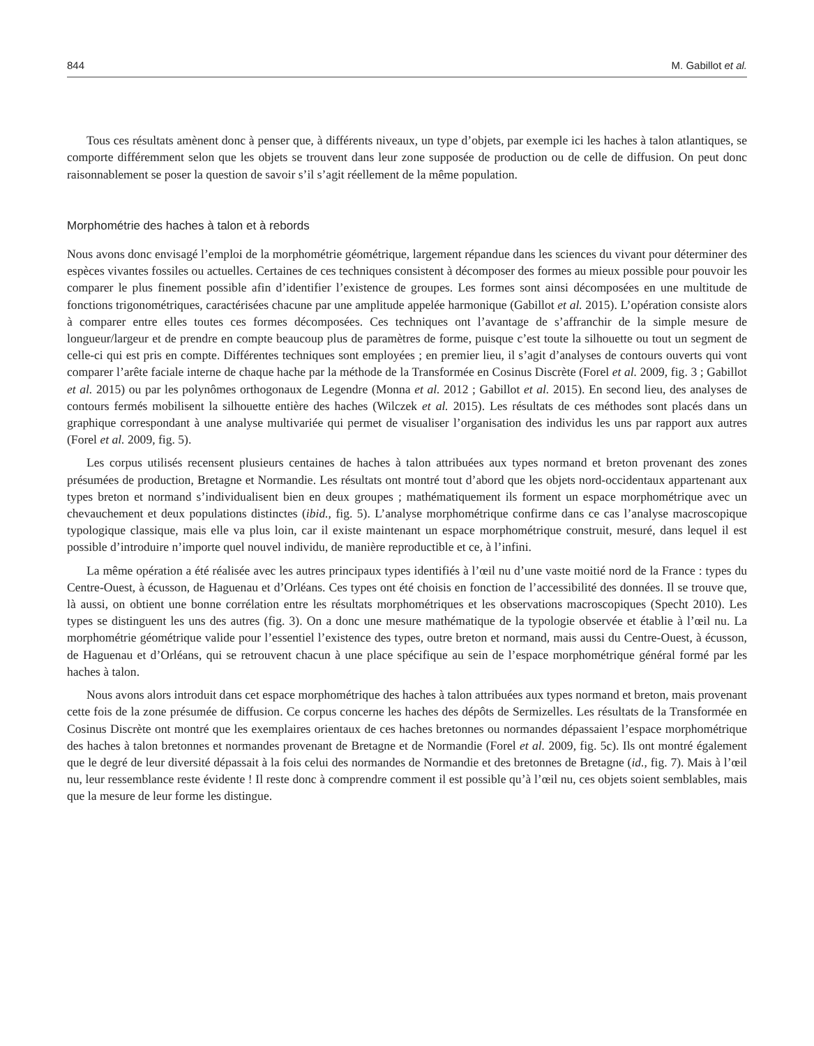844 M. Gabillot et al.
Tous ces résultats amènent donc à penser que, à différents niveaux, un type d’objets, par exemple ici les haches à talon atlantiques, se comporte différemment selon que les objets se trouvent dans leur zone supposée de production ou de celle de diffusion. On peut donc raisonnablement se poser la question de savoir s’il s’agit réellement de la même population.
Morphométrie des haches à talon et à rebords
Nous avons donc envisagé l’emploi de la morphométrie géométrique, largement répandue dans les sciences du vivant pour déterminer des espèces vivantes fossiles ou actuelles. Certaines de ces techniques consistent à décomposer des formes au mieux possible pour pouvoir les comparer le plus finement possible afin d’identifier l’existence de groupes. Les formes sont ainsi décomposées en une multitude de fonctions trigonométriques, caractérisées chacune par une amplitude appelée harmonique (Gabillot et al. 2015). L’opération consiste alors à comparer entre elles toutes ces formes décomposées. Ces techniques ont l’avantage de s’affranchir de la simple mesure de longueur/largeur et de prendre en compte beaucoup plus de paramètres de forme, puisque c’est toute la silhouette ou tout un segment de celle-ci qui est pris en compte. Différentes techniques sont employées ; en premier lieu, il s’agit d’analyses de contours ouverts qui vont comparer l’arête faciale interne de chaque hache par la méthode de la Transformée en Cosinus Discrète (Forel et al. 2009, fig. 3 ; Gabillot et al. 2015) ou par les polynômes orthogonaux de Legendre (Monna et al. 2012 ; Gabillot et al. 2015). En second lieu, des analyses de contours fermés mobilisent la silhouette entière des haches (Wilczek et al. 2015). Les résultats de ces méthodes sont placés dans un graphique correspondant à une analyse multivariée qui permet de visualiser l’organisation des individus les uns par rapport aux autres (Forel et al. 2009, fig. 5).
Les corpus utilisés recensent plusieurs centaines de haches à talon attribuées aux types normand et breton provenant des zones présumées de production, Bretagne et Normandie. Les résultats ont montré tout d’abord que les objets nord-occidentaux appartenant aux types breton et normand s’individualisent bien en deux groupes ; mathématiquement ils forment un espace morphométrique avec un chevauchement et deux populations distinctes (ibid., fig. 5). L’analyse morphométrique confirme dans ce cas l’analyse macroscopique typologique classique, mais elle va plus loin, car il existe maintenant un espace morphométrique construit, mesuré, dans lequel il est possible d’introduire n’importe quel nouvel individu, de manière reproductible et ce, à l’infini.
La même opération a été réalisée avec les autres principaux types identifiés à l’œil nu d’une vaste moitié nord de la France : types du Centre-Ouest, à écusson, de Haguenau et d’Orléans. Ces types ont été choisis en fonction de l’accessibilité des données. Il se trouve que, là aussi, on obtient une bonne corrélation entre les résultats morphométriques et les observations macroscopiques (Specht 2010). Les types se distinguent les uns des autres (fig. 3). On a donc une mesure mathématique de la typologie observée et établie à l’œil nu. La morphométrie géométrique valide pour l’essentiel l’existence des types, outre breton et normand, mais aussi du Centre-Ouest, à écusson, de Haguenau et d’Orléans, qui se retrouvent chacun à une place spécifique au sein de l’espace morphométrique général formé par les haches à talon.
Nous avons alors introduit dans cet espace morphométrique des haches à talon attribuées aux types normand et breton, mais provenant cette fois de la zone présumée de diffusion. Ce corpus concerne les haches des dépôts de Sermizelles. Les résultats de la Transformée en Cosinus Discrète ont montré que les exemplaires orientaux de ces haches bretonnes ou normandes dépassaient l’espace morphométrique des haches à talon bretonnes et normandes provenant de Bretagne et de Normandie (Forel et al. 2009, fig. 5c). Ils ont montré également que le degré de leur diversité dépassait à la fois celui des normandes de Normandie et des bretonnes de Bretagne (id., fig. 7). Mais à l’œil nu, leur ressemblance reste évidente ! Il reste donc à comprendre comment il est possible qu’à l’œil nu, ces objets soient semblables, mais que la mesure de leur forme les distingue.